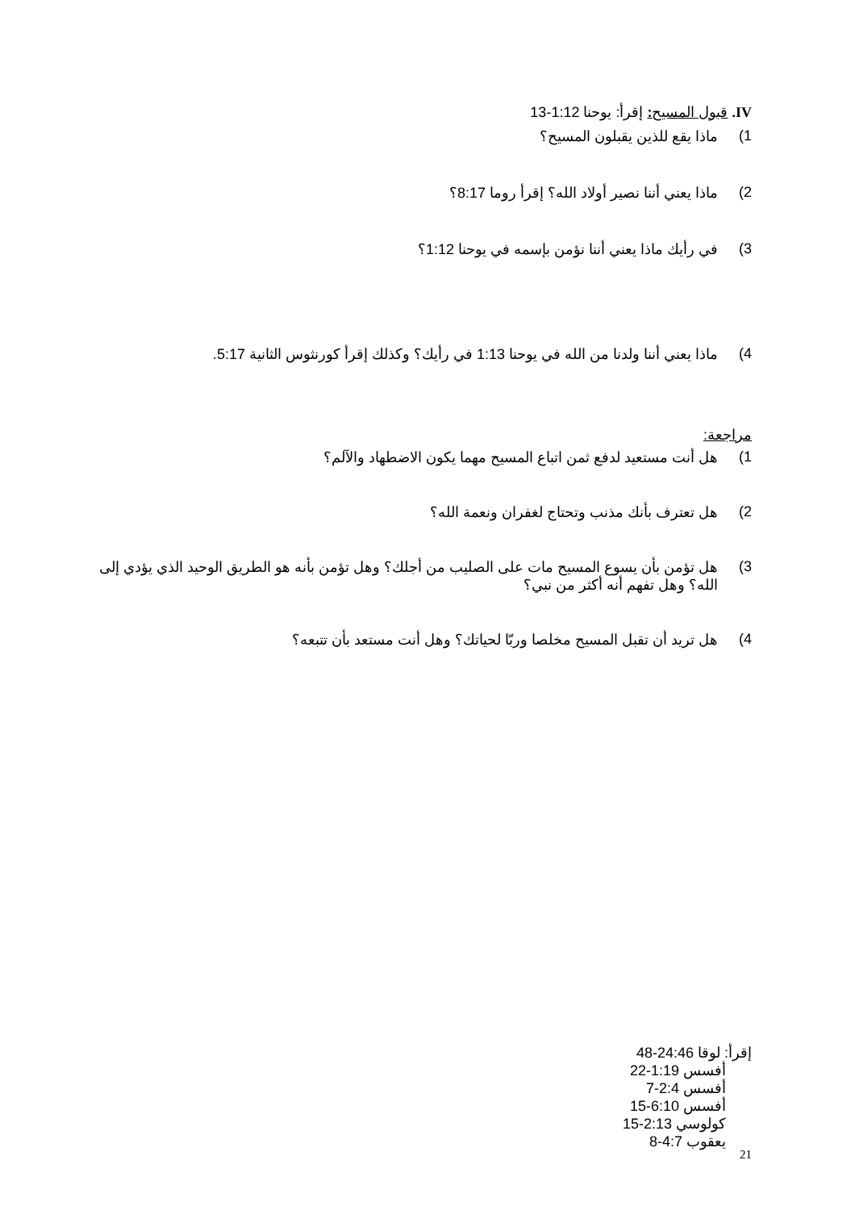IV. قبول المسيح: إقرأ: يوحنا 1:12-13
1) ماذا يقع للذين يقبلون المسيح؟
2) ماذا يعني أننا نصير أولاد الله؟ إقرأ روما 8:17؟
3) في رأيك ماذا يعني أننا نؤمن بإسمه في يوحنا 1:12؟
4) ماذا يعني أننا ولدنا من الله في يوحنا 1:13 في رأيك؟ وكذلك إقرأ كورنثوس الثانية 5:17.
مراجعة:
1) هل أنت مستعيد لدفع ثمن اتباع المسيح مهما يكون الاضطهاد والآلم؟
2) هل تعترف بأنك مذنب وتحتاج لغفران ونعمة الله؟
3) هل تؤمن بأن يسوع المسيح مات على الصليب من أجلك؟ وهل تؤمن بأنه هو الطريق الوحيد الذي يؤدي إلى الله؟ وهل تفهم أنه أكثر من نبي؟
4) هل تريد أن تقبل المسيح مخلصا وربّا لحياتك؟ وهل أنت مستعد بأن تتبعه؟
إقرأ: لوقا 24:46-48
أفسس 1:19-22
أفسس 2:4-7
أفسس 6:10-15
كولوسي 2:13-15
يعقوب 4:7-8
21